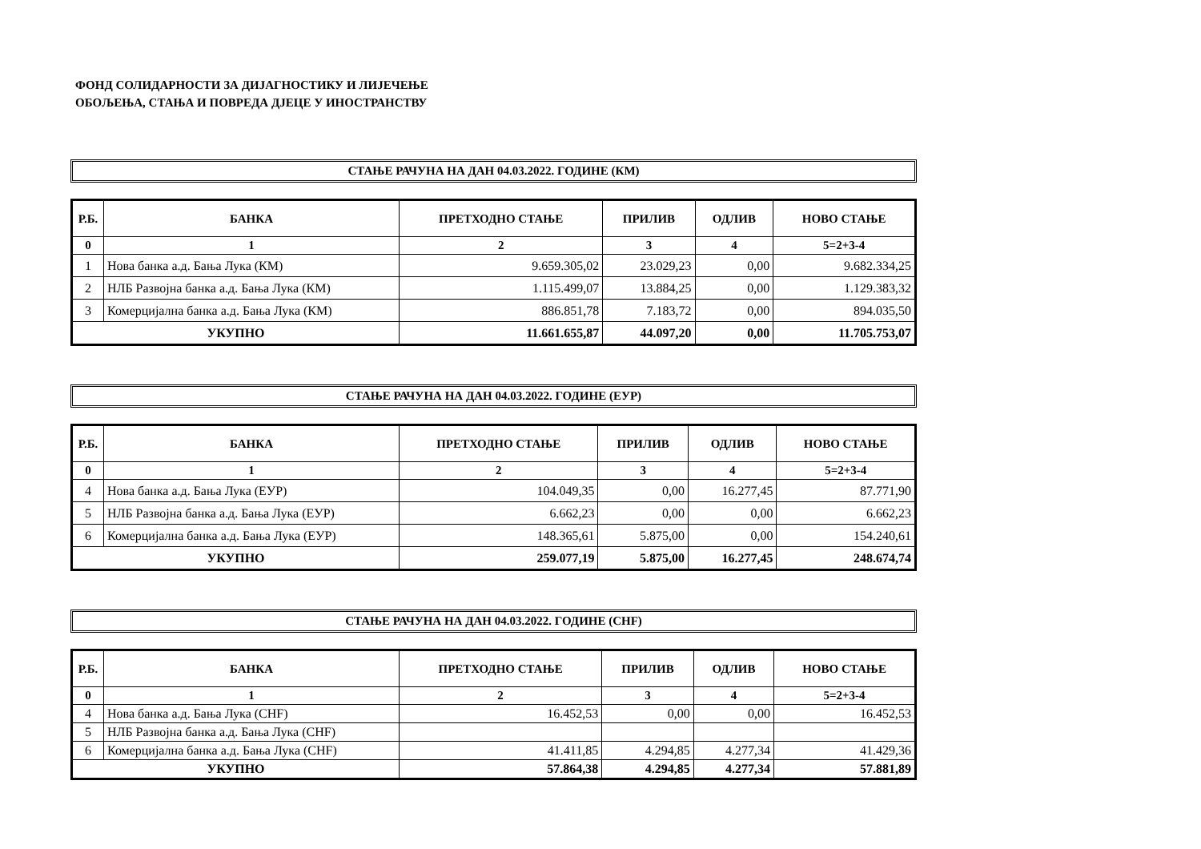ФОНД СОЛИДАРНОСТИ ЗА ДИЈАГНОСТИКУ И ЛИЈЕЧЕЊЕ
ОБОЉЕЊА, СТАЊА И ПОВРЕДА ДЈЕЦЕ У ИНОСТРАНСТВУ
СТАЊЕ РАЧУНА НА ДАН 04.03.2022. ГОДИНЕ (КМ)
| Р.Б. | БАНКА | ПРЕТХОДНО СТАЊЕ | ПРИЛИВ | ОДЛИВ | НОВО СТАЊЕ |
| --- | --- | --- | --- | --- | --- |
| 0 | 1 | 2 | 3 | 4 | 5=2+3-4 |
| 1 | Нова банка а.д. Бања Лука (КМ) | 9.659.305,02 | 23.029,23 | 0,00 | 9.682.334,25 |
| 2 | НЛБ Развојна банка а.д. Бања Лука (КМ) | 1.115.499,07 | 13.884,25 | 0,00 | 1.129.383,32 |
| 3 | Комерцијална банка а.д. Бања Лука (КМ) | 886.851,78 | 7.183,72 | 0,00 | 894.035,50 |
| УКУПНО | | 11.661.655,87 | 44.097,20 | 0,00 | 11.705.753,07 |
СТАЊЕ РАЧУНА НА ДАН 04.03.2022. ГОДИНЕ (ЕУР)
| Р.Б. | БАНКА | ПРЕТХОДНО СТАЊЕ | ПРИЛИВ | ОДЛИВ | НОВО СТАЊЕ |
| --- | --- | --- | --- | --- | --- |
| 0 | 1 | 2 | 3 | 4 | 5=2+3-4 |
| 4 | Нова банка а.д. Бања Лука (ЕУР) | 104.049,35 | 0,00 | 16.277,45 | 87.771,90 |
| 5 | НЛБ Развојна банка а.д. Бања Лука (ЕУР) | 6.662,23 | 0,00 | 0,00 | 6.662,23 |
| 6 | Комерцијална банка а.д. Бања Лука (ЕУР) | 148.365,61 | 5.875,00 | 0,00 | 154.240,61 |
| УКУПНО | | 259.077,19 | 5.875,00 | 16.277,45 | 248.674,74 |
СТАЊЕ РАЧУНА НА ДАН 04.03.2022. ГОДИНЕ (CHF)
| Р.Б. | БАНКА | ПРЕТХОДНО СТАЊЕ | ПРИЛИВ | ОДЛИВ | НОВО СТАЊЕ |
| --- | --- | --- | --- | --- | --- |
| 0 | 1 | 2 | 3 | 4 | 5=2+3-4 |
| 4 | Нова банка а.д. Бања Лука (CHF) | 16.452,53 | 0,00 | 0,00 | 16.452,53 |
| 5 | НЛБ Развојна банка а.д. Бања Лука (CHF) | | | | |
| 6 | Комерцијална банка а.д. Бања Лука (CHF) | 41.411,85 | 4.294,85 | 4.277,34 | 41.429,36 |
| УКУПНО | | 57.864,38 | 4.294,85 | 4.277,34 | 57.881,89 |